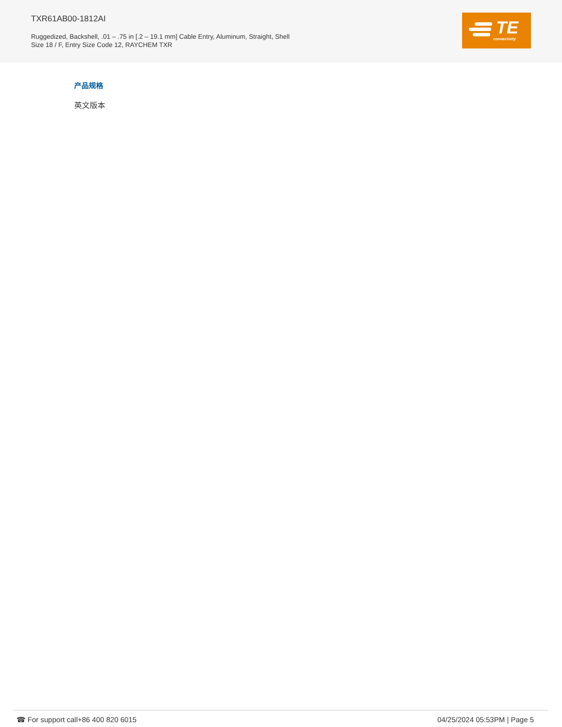TXR61AB00-1812AI
Ruggedized, Backshell, .01 – .75 in [.2 – 19.1 mm] Cable Entry, Aluminum, Straight, Shell Size 18 / F, Entry Size Code 12, RAYCHEM TXR
TE
connectivity
产品规格
英文版本
☎ For support call+86 400 820 6015 04/25/2024 05:53PM | Page 5